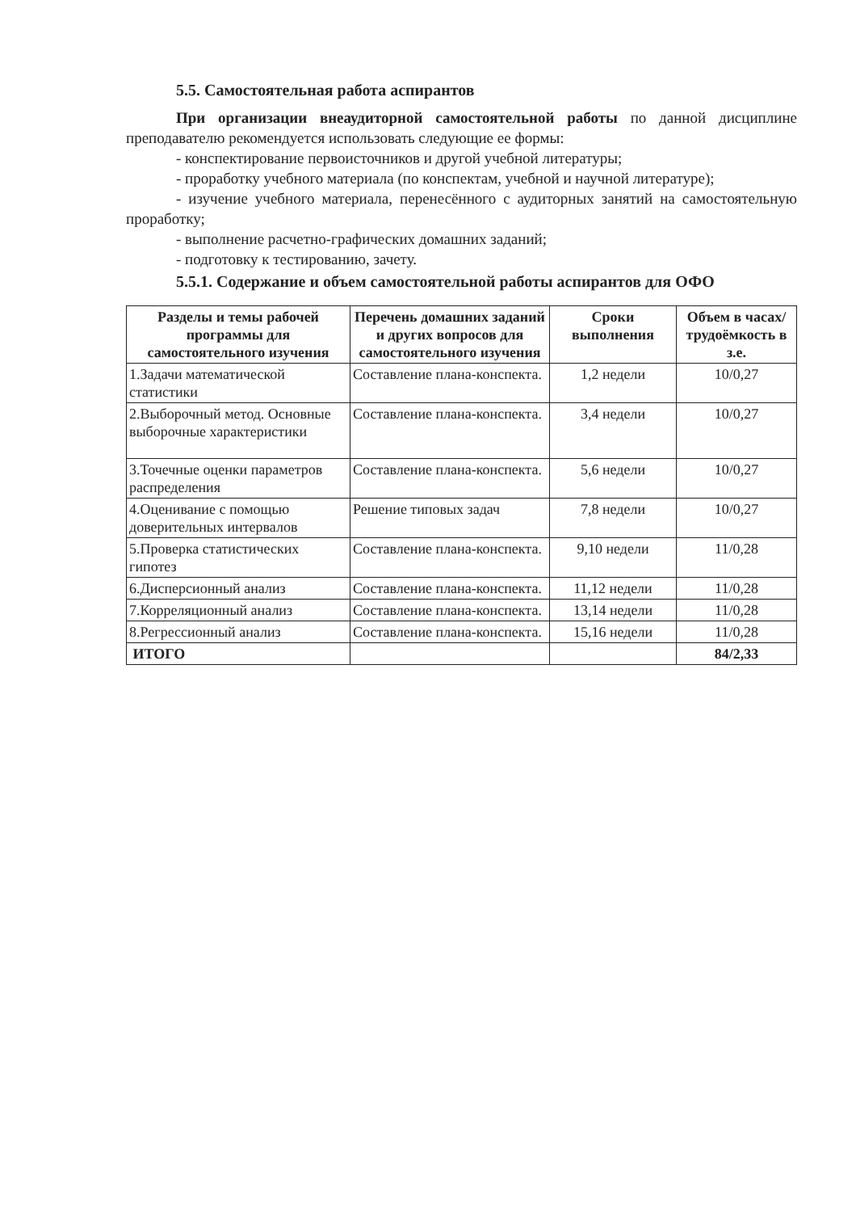5.5. Самостоятельная работа аспирантов
При организации внеаудиторной самостоятельной работы по данной дисциплине преподавателю рекомендуется использовать следующие ее формы:
- конспектирование первоисточников и другой учебной литературы;
- проработку учебного материала (по конспектам, учебной и научной литературе);
- изучение учебного материала, перенесённого с аудиторных занятий на самостоятельную проработку;
- выполнение расчетно-графических домашних заданий;
- подготовку к тестированию, зачету.
5.5.1. Содержание и объем самостоятельной работы аспирантов для ОФО
| Разделы и темы рабочей программы для самостоятельного изучения | Перечень домашних заданий и других вопросов для самостоятельного изучения | Сроки выполнения | Объем в часах/трудоёмкость в з.е. |
| --- | --- | --- | --- |
| 1.Задачи математической статистики | Составление плана-конспекта. | 1,2 недели | 10/0,27 |
| 2.Выборочный метод. Основные выборочные характеристики | Составление плана-конспекта. | 3,4 недели | 10/0,27 |
| 3.Точечные оценки параметров распределения | Составление плана-конспекта. | 5,6 недели | 10/0,27 |
| 4.Оценивание с помощью доверительных интервалов | Решение типовых задач | 7,8 недели | 10/0,27 |
| 5.Проверка статистических гипотез | Составление плана-конспекта. | 9,10 недели | 11/0,28 |
| 6.Дисперсионный анализ | Составление плана-конспекта. | 11,12 недели | 11/0,28 |
| 7.Корреляционный анализ | Составление плана-конспекта. | 13,14 недели | 11/0,28 |
| 8.Регрессионный анализ | Составление плана-конспекта. | 15,16 недели | 11/0,28 |
| ИТОГО | | | 84/2,33 |